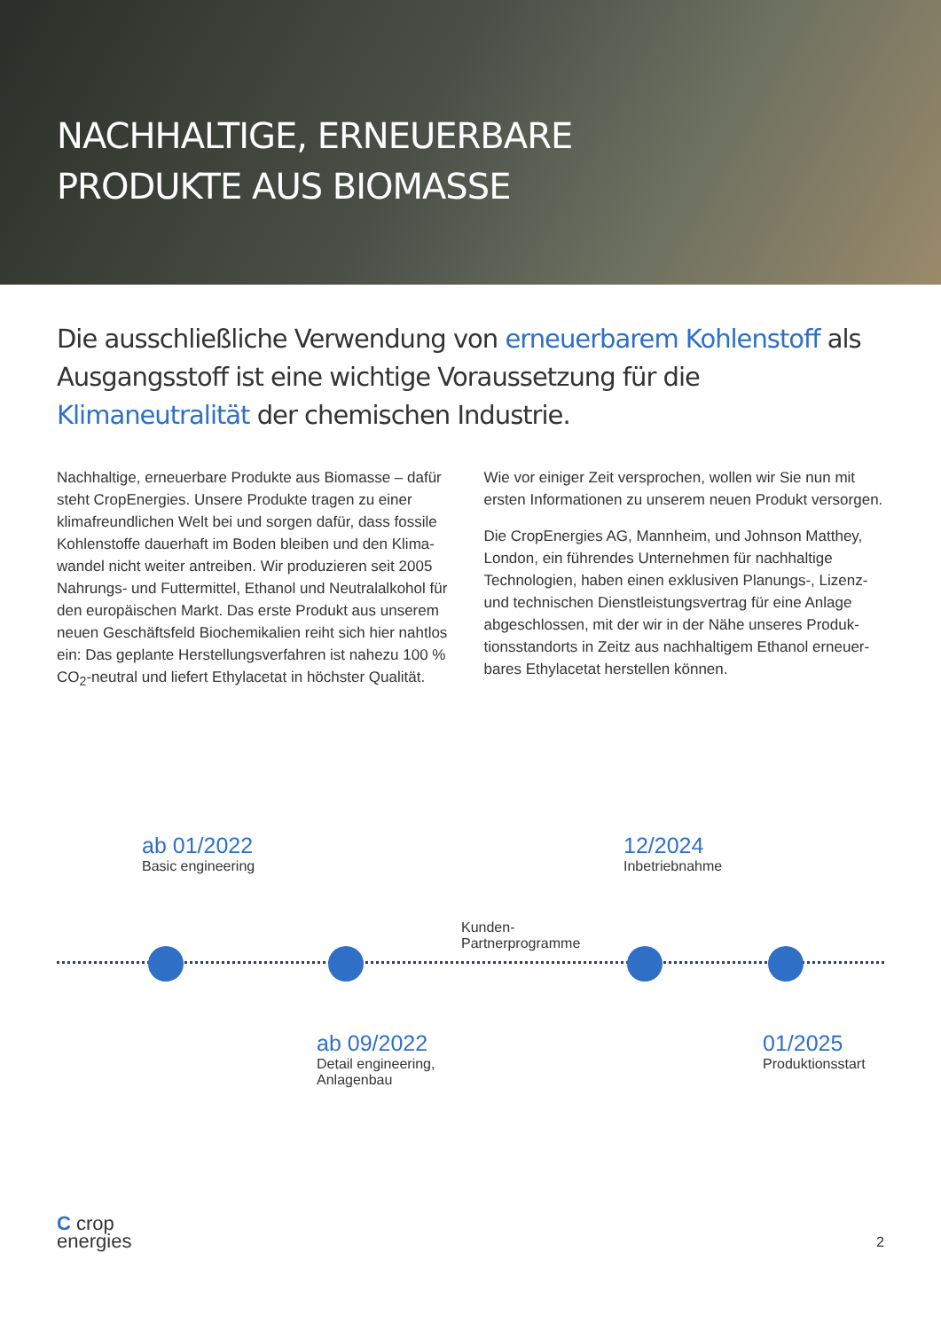NACHHALTIGE, ERNEUERBARE
PRODUKTE AUS BIOMASSE
Die ausschließliche Verwendung von erneuerbarem Kohlenstoff als Ausgangsstoff ist eine wichtige Voraussetzung für die Klimaneutralität der chemischen Industrie.
Nachhaltige, erneuerbare Produkte aus Biomasse – dafür steht CropEnergies. Unsere Produkte tragen zu einer klimafreundlichen Welt bei und sorgen dafür, dass fossile Kohlenstoffe dauerhaft im Boden bleiben und den Klima­wandel nicht weiter antreiben. Wir produzieren seit 2005 Nahrungs- und Futtermittel, Ethanol und Neutralalkohol für den europäischen Markt. Das erste Produkt aus unserem neuen Geschäftsfeld Biochemikalien reiht sich hier nahtlos ein: Das geplante Herstellungsverfahren ist nahezu 100 % CO<sub>2</sub>-neutral und liefert Ethylacetat in höchster Qualität.
Wie vor einiger Zeit versprochen, wollen wir Sie nun mit ersten Informationen zu unserem neuen Produkt versorgen.
Die CropEnergies AG, Mannheim, und Johnson Matthey, London, ein führendes Unternehmen für nachhaltige Technologien, haben einen exklusiven Planungs-, Lizenz- und technischen Dienstleistungsvertrag für eine Anlage abgeschlossen, mit der wir in der Nähe unseres Produk­tionsstandorts in Zeitz aus nachhaltigem Ethanol erneuer­bares Ethylacetat herstellen können.
ab 01/2022
Basic engineering
Kunden-
Partnerprogramme
12/2024
Inbetriebnahme
ab 09/2022
Detail engineering,
Anlagenbau
01/2025
Produktionsstart
C crop
energies
2